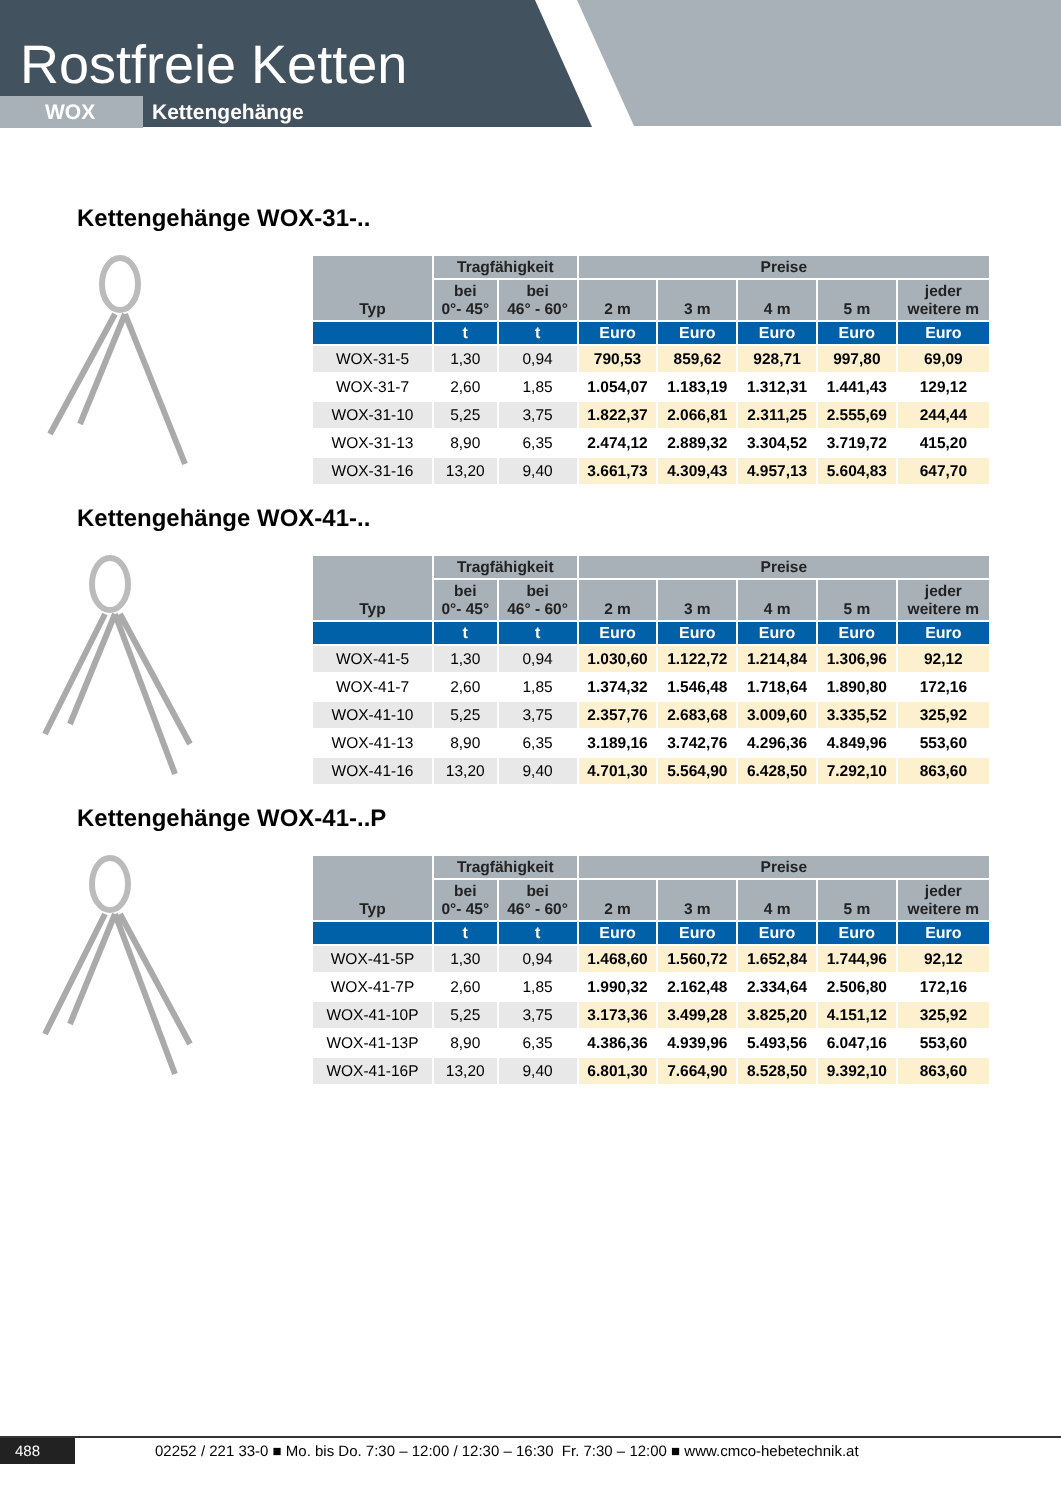Rostfreie Ketten
WOX Kettengehänge
Kettengehänge WOX-31-..
| Typ | Tragfähigkeit | | Preise | | | | |
| --- | --- | --- | --- | --- | --- | --- | --- |
| | bei 0°- 45° | bei 46° - 60° | 2 m | 3 m | 4 m | 5 m | jeder weitere m |
| | t | t | Euro | Euro | Euro | Euro | Euro |
| WOX-31-5 | 1,30 | 0,94 | 790,53 | 859,62 | 928,71 | 997,80 | 69,09 |
| WOX-31-7 | 2,60 | 1,85 | 1.054,07 | 1.183,19 | 1.312,31 | 1.441,43 | 129,12 |
| WOX-31-10 | 5,25 | 3,75 | 1.822,37 | 2.066,81 | 2.311,25 | 2.555,69 | 244,44 |
| WOX-31-13 | 8,90 | 6,35 | 2.474,12 | 2.889,32 | 3.304,52 | 3.719,72 | 415,20 |
| WOX-31-16 | 13,20 | 9,40 | 3.661,73 | 4.309,43 | 4.957,13 | 5.604,83 | 647,70 |
Kettengehänge WOX-41-..
| Typ | Tragfähigkeit | | Preise | | | | |
| --- | --- | --- | --- | --- | --- | --- | --- |
| | bei 0°- 45° | bei 46° - 60° | 2 m | 3 m | 4 m | 5 m | jeder weitere m |
| | t | t | Euro | Euro | Euro | Euro | Euro |
| WOX-41-5 | 1,30 | 0,94 | 1.030,60 | 1.122,72 | 1.214,84 | 1.306,96 | 92,12 |
| WOX-41-7 | 2,60 | 1,85 | 1.374,32 | 1.546,48 | 1.718,64 | 1.890,80 | 172,16 |
| WOX-41-10 | 5,25 | 3,75 | 2.357,76 | 2.683,68 | 3.009,60 | 3.335,52 | 325,92 |
| WOX-41-13 | 8,90 | 6,35 | 3.189,16 | 3.742,76 | 4.296,36 | 4.849,96 | 553,60 |
| WOX-41-16 | 13,20 | 9,40 | 4.701,30 | 5.564,90 | 6.428,50 | 7.292,10 | 863,60 |
Kettengehänge WOX-41-..P
| Typ | Tragfähigkeit | | Preise | | | | |
| --- | --- | --- | --- | --- | --- | --- | --- |
| | bei 0°- 45° | bei 46° - 60° | 2 m | 3 m | 4 m | 5 m | jeder weitere m |
| | t | t | Euro | Euro | Euro | Euro | Euro |
| WOX-41-5P | 1,30 | 0,94 | 1.468,60 | 1.560,72 | 1.652,84 | 1.744,96 | 92,12 |
| WOX-41-7P | 2,60 | 1,85 | 1.990,32 | 2.162,48 | 2.334,64 | 2.506,80 | 172,16 |
| WOX-41-10P | 5,25 | 3,75 | 3.173,36 | 3.499,28 | 3.825,20 | 4.151,12 | 325,92 |
| WOX-41-13P | 8,90 | 6,35 | 4.386,36 | 4.939,96 | 5.493,56 | 6.047,16 | 553,60 |
| WOX-41-16P | 13,20 | 9,40 | 6.801,30 | 7.664,90 | 8.528,50 | 9.392,10 | 863,60 |
488 02252 / 221 33-0 ■ Mo. bis Do. 7:30 – 12:00 / 12:30 – 16:30 Fr. 7:30 – 12:00 ■ www.cmco-hebetechnik.at